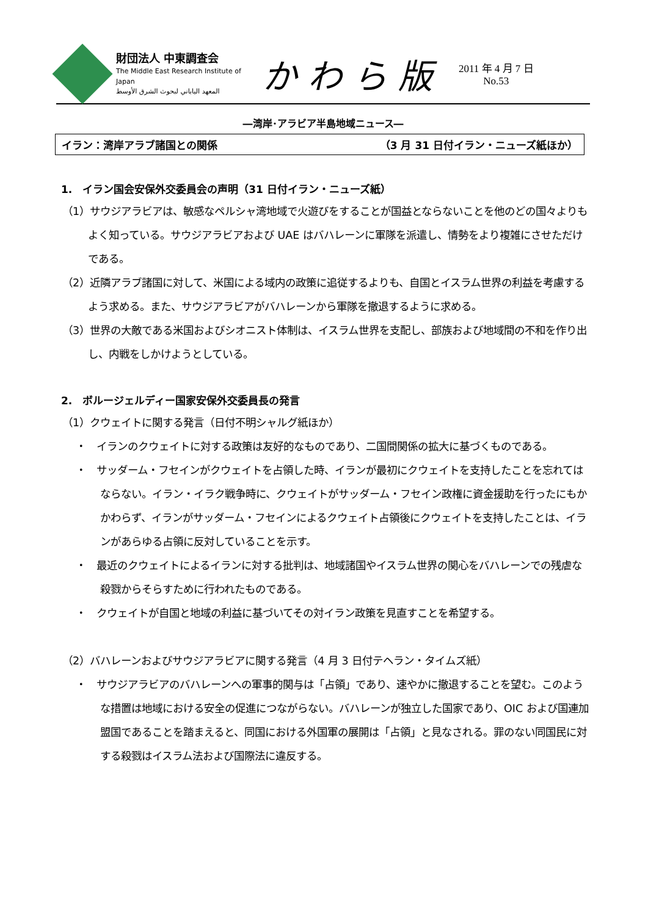財団法人 中東調査会
The Middle East Research Institute of Japan
المعهد الياباني لبحوث الشرق الأوسط
かわら版
2011 年 4 月 7 日
No.53
―湾岸･アラビア半島地域ニュース―
イラン：湾岸アラブ諸国との関係 （3 月 31 日付イラン・ニューズ紙ほか）
1.　イラン国会安保外交委員会の声明（31 日付イラン・ニューズ紙）
（1）サウジアラビアは、敏感なペルシャ湾地域で火遊びをすることが国益とならないことを他のどの国々よりもよく知っている。サウジアラビアおよび UAE はバハレーンに軍隊を派遣し、情勢をより複雑にさせただけである。
（2）近隣アラブ諸国に対して、米国による域内の政策に追従するよりも、自国とイスラム世界の利益を考慮するよう求める。また、サウジアラビアがバハレーンから軍隊を撤退するように求める。
（3）世界の大敵である米国およびシオニスト体制は、イスラム世界を支配し、部族および地域間の不和を作り出し、内戦をしかけようとしている。
2.　ボルージェルディー国家安保外交委員長の発言
（1）クウェイトに関する発言（日付不明シャルグ紙ほか）
・　イランのクウェイトに対する政策は友好的なものであり、二国間関係の拡大に基づくものである。
・　サッダーム・フセインがクウェイトを占領した時、イランが最初にクウェイトを支持したことを忘れてはならない。イラン・イラク戦争時に、クウェイトがサッダーム・フセイン政権に資金援助を行ったにもかかわらず、イランがサッダーム・フセインによるクウェイト占領後にクウェイトを支持したことは、イランがあらゆる占領に反対していることを示す。
・　最近のクウェイトによるイランに対する批判は、地域諸国やイスラム世界の関心をバハレーンでの残虐な殺戮からそらすために行われたものである。
・　クウェイトが自国と地域の利益に基づいてその対イラン政策を見直すことを希望する。
（2）バハレーンおよびサウジアラビアに関する発言（4 月 3 日付テヘラン・タイムズ紙）
・　サウジアラビアのバハレーンへの軍事的関与は「占領」であり、速やかに撤退することを望む。このような措置は地域における安全の促進につながらない。バハレーンが独立した国家であり、OIC および国連加盟国であることを踏まえると、同国における外国軍の展開は「占領」と見なされる。罪のない同国民に対する殺戮はイスラム法および国際法に違反する。